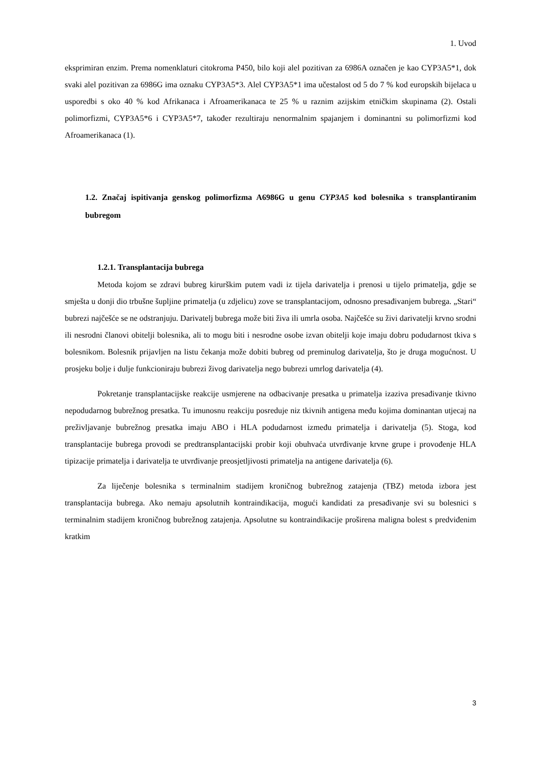1. Uvod
eksprimiran enzim. Prema nomenklaturi citokroma P450, bilo koji alel pozitivan za 6986A označen je kao CYP3A5*1, dok svaki alel pozitivan za 6986G ima oznaku CYP3A5*3. Alel CYP3A5*1 ima učestalost od 5 do 7 % kod europskih bijelaca u usporedbi s oko 40 % kod Afrikanaca i Afroamerikanaca te 25 % u raznim azijskim etničkim skupinama (2). Ostali polimorfizmi, CYP3A5*6 i CYP3A5*7, također rezultiraju nenormalnim spajanjem i dominantni su polimorfizmi kod Afroamerikanaca (1).
1.2. Značaj ispitivanja genskog polimorfizma A6986G u genu CYP3A5 kod bolesnika s transplantiranim bubregom
1.2.1. Transplantacija bubrega
Metoda kojom se zdravi bubreg kirurškim putem vadi iz tijela darivatelja i prenosi u tijelo primatelja, gdje se smješta u donji dio trbušne šupljine primatelja (u zdjelicu) zove se transplantacijom, odnosno presađivanjem bubrega. „Stari“ bubrezi najčešće se ne odstranjuju. Darivatelj bubrega može biti živa ili umrla osoba. Najčešće su živi darivatelji krvno srodni ili nesrodni članovi obitelji bolesnika, ali to mogu biti i nesrodne osobe izvan obitelji koje imaju dobru podudarnost tkiva s bolesnikom. Bolesnik prijavljen na listu čekanja može dobiti bubreg od preminulog darivatelja, što je druga mogućnost. U prosjeku bolje i dulje funkcioniraju bubrezi živog darivatelja nego bubrezi umrlog darivatelja (4).
Pokretanje transplantacijske reakcije usmjerene na odbacivanje presatka u primatelja izaziva presađivanje tkivno nepodudarnog bubrežnog presatka. Tu imunosnu reakciju posreduje niz tkivnih antigena među kojima dominantan utjecaj na preživljavanje bubrežnog presatka imaju ABO i HLA podudarnost između primatelja i darivatelja (5). Stoga, kod transplantacije bubrega provodi se predtransplantacijski probir koji obuhvaća utvrđivanje krvne grupe i provođenje HLA tipizacije primatelja i darivatelja te utvrđivanje preosjetljivosti primatelja na antigene darivatelja (6).
Za liječenje bolesnika s terminalnim stadijem kroničnog bubrežnog zatajenja (TBZ) metoda izbora jest transplantacija bubrega. Ako nemaju apsolutnih kontraindikacija, mogući kandidati za presađivanje svi su bolesnici s terminalnim stadijem kroničnog bubrežnog zatajenja. Apsolutne su kontraindikacije proširena maligna bolest s predviđenim kratkim
3